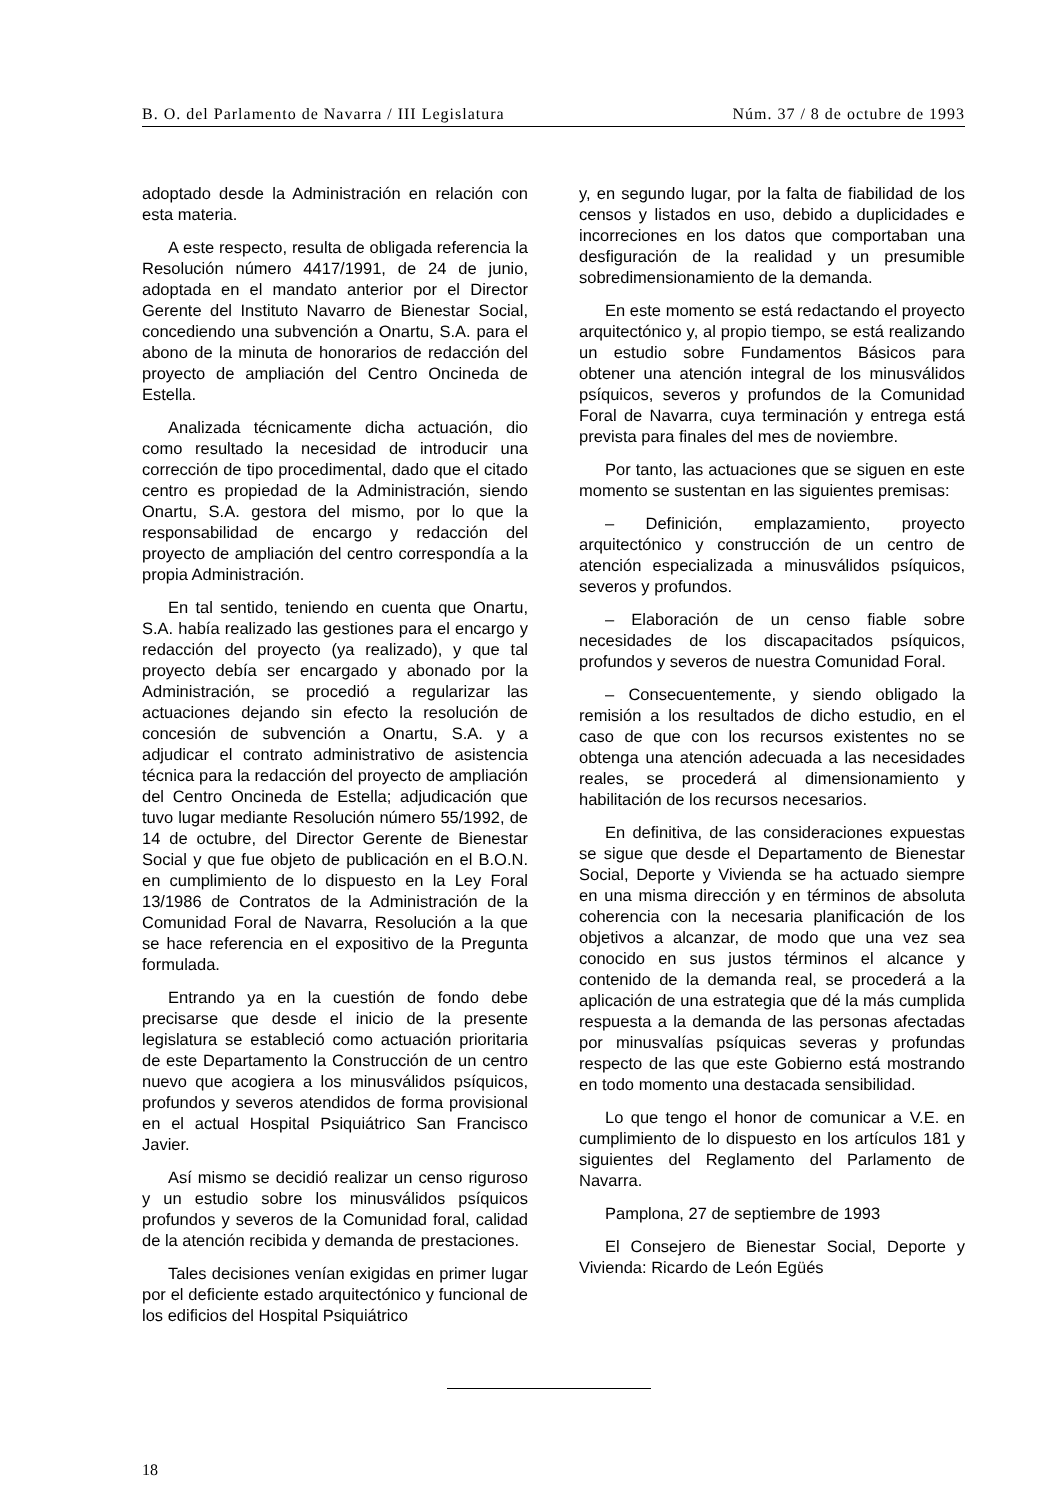B. O. del Parlamento de Navarra / III Legislatura Núm. 37 / 8 de octubre de 1993
adoptado desde la Administración en relación con esta materia.
A este respecto, resulta de obligada referencia la Resolución número 4417/1991, de 24 de junio, adoptada en el mandato anterior por el Director Gerente del Instituto Navarro de Bienestar Social, concediendo una subvención a Onartu, S.A. para el abono de la minuta de honorarios de redacción del proyecto de ampliación del Centro Oncineda de Estella.
Analizada técnicamente dicha actuación, dio como resultado la necesidad de introducir una corrección de tipo procedimental, dado que el citado centro es propiedad de la Administración, siendo Onartu, S.A. gestora del mismo, por lo que la responsabilidad de encargo y redacción del proyecto de ampliación del centro correspondía a la propia Administración.
En tal sentido, teniendo en cuenta que Onartu, S.A. había realizado las gestiones para el encargo y redacción del proyecto (ya realizado), y que tal proyecto debía ser encargado y abonado por la Administración, se procedió a regularizar las actuaciones dejando sin efecto la resolución de concesión de subvención a Onartu, S.A. y a adjudicar el contrato administrativo de asistencia técnica para la redacción del proyecto de ampliación del Centro Oncineda de Estella; adjudicación que tuvo lugar mediante Resolución número 55/1992, de 14 de octubre, del Director Gerente de Bienestar Social y que fue objeto de publicación en el B.O.N. en cumplimiento de lo dispuesto en la Ley Foral 13/1986 de Contratos de la Administración de la Comunidad Foral de Navarra, Resolución a la que se hace referencia en el expositivo de la Pregunta formulada.
Entrando ya en la cuestión de fondo debe precisarse que desde el inicio de la presente legislatura se estableció como actuación prioritaria de este Departamento la Construcción de un centro nuevo que acogiera a los minusválidos psíquicos, profundos y severos atendidos de forma provisional en el actual Hospital Psiquiátrico San Francisco Javier.
Así mismo se decidió realizar un censo riguroso y un estudio sobre los minusválidos psíquicos profundos y severos de la Comunidad foral, calidad de la atención recibida y demanda de prestaciones.
Tales decisiones venían exigidas en primer lugar por el deficiente estado arquitectónico y funcional de los edificios del Hospital Psiquiátrico
y, en segundo lugar, por la falta de fiabilidad de los censos y listados en uso, debido a duplicidades e incorreciones en los datos que comportaban una desfiguración de la realidad y un presumible sobredimensionamiento de la demanda.
En este momento se está redactando el proyecto arquitectónico y, al propio tiempo, se está realizando un estudio sobre Fundamentos Básicos para obtener una atención integral de los minusválidos psíquicos, severos y profundos de la Comunidad Foral de Navarra, cuya terminación y entrega está prevista para finales del mes de noviembre.
Por tanto, las actuaciones que se siguen en este momento se sustentan en las siguientes premisas:
– Definición, emplazamiento, proyecto arquitectónico y construcción de un centro de atención especializada a minusválidos psíquicos, severos y profundos.
– Elaboración de un censo fiable sobre necesidades de los discapacitados psíquicos, profundos y severos de nuestra Comunidad Foral.
– Consecuentemente, y siendo obligado la remisión a los resultados de dicho estudio, en el caso de que con los recursos existentes no se obtenga una atención adecuada a las necesidades reales, se procederá al dimensionamiento y habilitación de los recursos necesarios.
En definitiva, de las consideraciones expuestas se sigue que desde el Departamento de Bienestar Social, Deporte y Vivienda se ha actuado siempre en una misma dirección y en términos de absoluta coherencia con la necesaria planificación de los objetivos a alcanzar, de modo que una vez sea conocido en sus justos términos el alcance y contenido de la demanda real, se procederá a la aplicación de una estrategia que dé la más cumplida respuesta a la demanda de las personas afectadas por minusvalías psíquicas severas y profundas respecto de las que este Gobierno está mostrando en todo momento una destacada sensibilidad.
Lo que tengo el honor de comunicar a V.E. en cumplimiento de lo dispuesto en los artículos 181 y siguientes del Reglamento del Parlamento de Navarra.
Pamplona, 27 de septiembre de 1993
El Consejero de Bienestar Social, Deporte y Vivienda: Ricardo de León Egüés
18